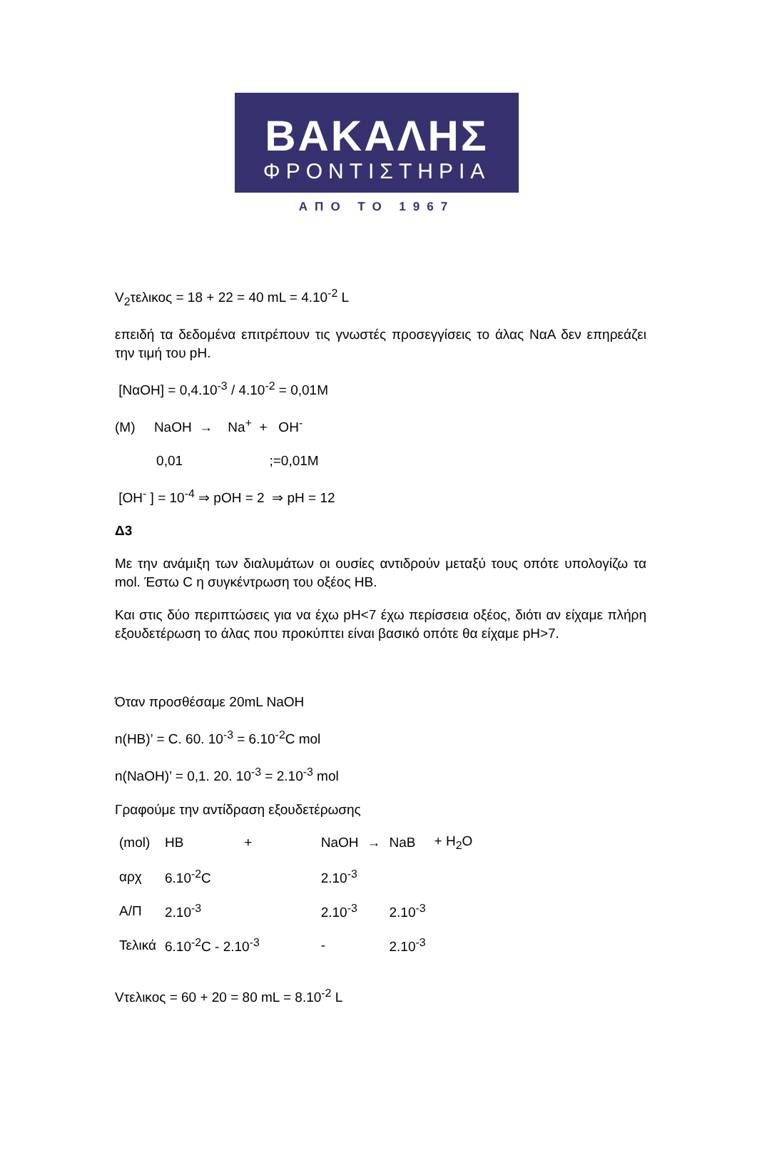ΒΑΚΑΛΗΣ
ΦΡΟΝΤΙΣΤΗΡΙΑ
ΑΠΟ ΤΟ 1967
V<sub>2</sub>τελικος = 18 + 22 = 40 mL = 4.10<sup>-2</sup> L
επειδή τα δεδομένα επιτρέπουν τις γνωστές προσεγγίσεις το άλας ΝαΑ δεν επηρεάζει την τιμή του pH.
[ΝαOH] = 0,4.10<sup>-3</sup> / 4.10<sup>-2</sup> = 0,01M
(M) NaOH → Na<sup>+</sup> + OH<sup>-</sup>
0,01 ;=0,01M
[OH<sup>-</sup> ] = 10<sup>-4</sup> ⇒ pOH = 2 ⇒ pH = 12
Δ3
Με την ανάμιξη των διαλυμάτων οι ουσίες αντιδρούν μεταξύ τους οπότε υπολογίζω τα mol. Έστω C η συγκέντρωση του οξέος HB.
Και στις δύο περιπτώσεις για να έχω pH<7 έχω περίσσεια οξέος, διότι αν είχαμε πλήρη εξουδετέρωση το άλας που προκύπτει είναι βασικό οπότε θα είχαμε pH>7.
Όταν προσθέσαμε 20mL NaOH
n(HB)’ = C. 60. 10<sup>-3</sup> = 6.10<sup>-2</sup>C mol
n(NaOH)’ = 0,1. 20. 10<sup>-3</sup> = 2.10<sup>-3</sup> mol
Γραφούμε την αντίδραση εξουδετέρωσης
| (mol) | HB | + | NaOH | → | NaB | + H<sub>2</sub>O |
| αρχ | 6.10<sup>-2</sup>C | | 2.10<sup>-3</sup> | | | |
| Α/Π | 2.10<sup>-3</sup> | | 2.10<sup>-3</sup> | | 2.10<sup>-3</sup> | |
| Τελικά | 6.10<sup>-2</sup>C - 2.10<sup>-3</sup> | | - | | 2.10<sup>-3</sup> | |
Vτελικος = 60 + 20 = 80 mL = 8.10<sup>-2</sup> L